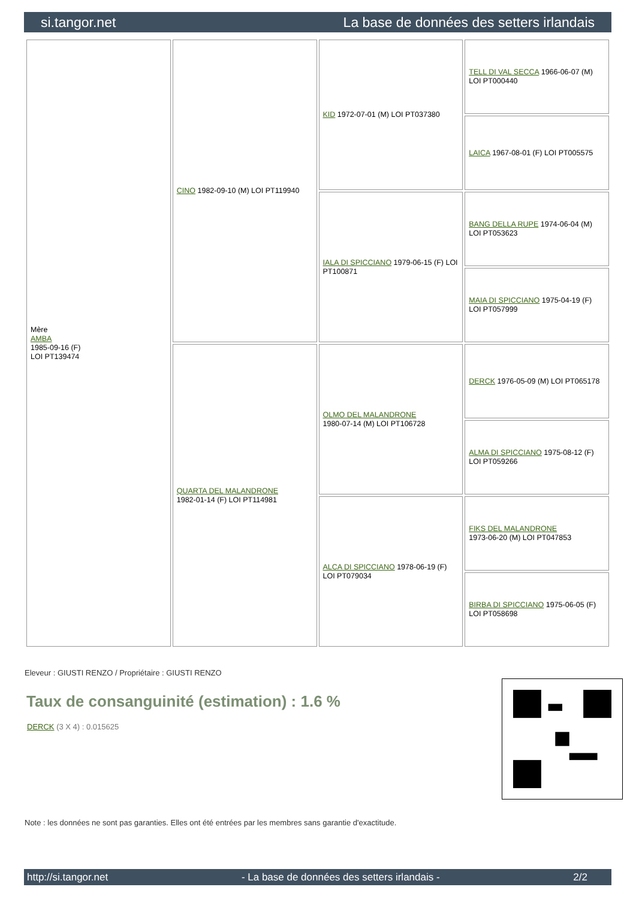si.tangor.net La base de données des setters irlandais
| Mère AMBA 1985-09-16 (F) LOI PT139474 | CINO 1982-09-10 (M) LOI PT119940 | KID 1972-07-01 (M) LOI PT037380 | TELL DI VAL SECCA 1966-06-07 (M) LOI PT000440 |
| | | | LAICA 1967-08-01 (F) LOI PT005575 |
| | | IALA DI SPICCIANO 1979-06-15 (F) LOI PT100871 | BANG DELLA RUPE 1974-06-04 (M) LOI PT053623 |
| | | | MAIA DI SPICCIANO 1975-04-19 (F) LOI PT057999 |
| | QUARTA DEL MALANDRONE 1982-01-14 (F) LOI PT114981 | OLMO DEL MALANDRONE 1980-07-14 (M) LOI PT106728 | DERCK 1976-05-09 (M) LOI PT065178 |
| | | | ALMA DI SPICCIANO 1975-08-12 (F) LOI PT059266 |
| | | ALCA DI SPICCIANO 1978-06-19 (F) LOI PT079034 | FIKS DEL MALANDRONE 1973-06-20 (M) LOI PT047853 |
| | | | BIRBA DI SPICCIANO 1975-06-05 (F) LOI PT058698 |
Eleveur : GIUSTI RENZO / Propriétaire : GIUSTI RENZO
Taux de consanguinité (estimation) : 1.6 %
DERCK (3 X 4) : 0.015625
Note : les données ne sont pas garanties. Elles ont été entrées par les membres sans garantie d'exactitude.
http://si.tangor.net - La base de données des setters irlandais - 2/2